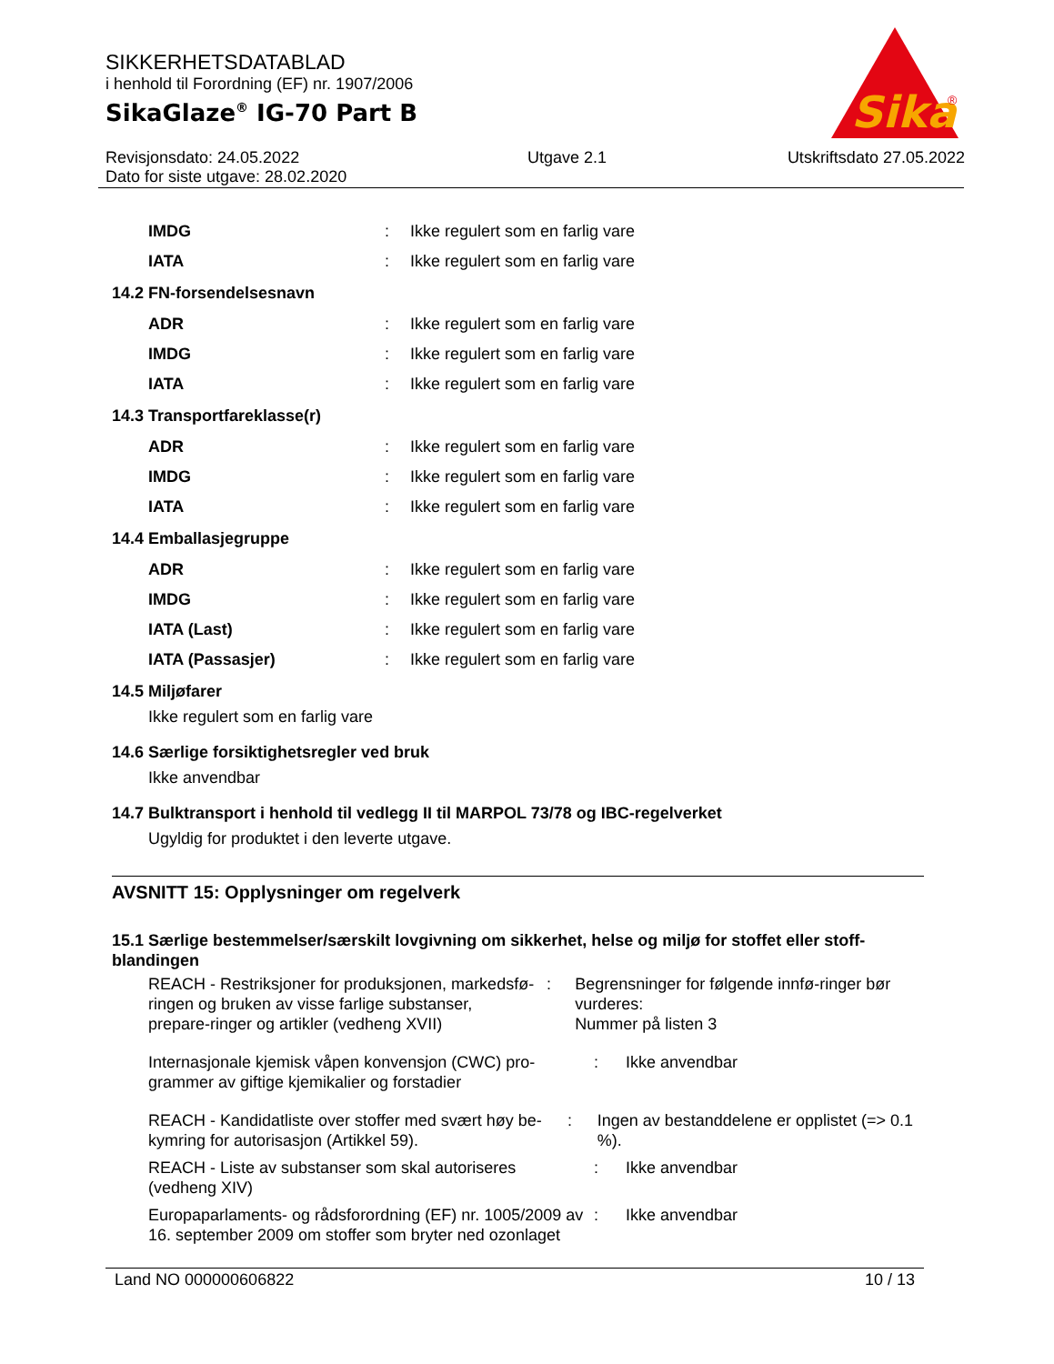SIKKERHETSDATABLAD
i henhold til Forordning (EF) nr. 1907/2006
SikaGlaze<sup>®</sup> IG-70 Part B
Revisjonsdato: 24.05.2022
Dato for siste utgave: 28.02.2020
Utgave 2.1 Utskriftsdato 27.05.2022
Sika
®
IMDG: Ikke regulert som en farlig vare
IATA: Ikke regulert som en farlig vare
14.2 FN-forsendelsesnavn
ADR: Ikke regulert som en farlig vare
IMDG: Ikke regulert som en farlig vare
IATA: Ikke regulert som en farlig vare
14.3 Transportfareklasse(r)
ADR: Ikke regulert som en farlig vare
IMDG: Ikke regulert som en farlig vare
IATA: Ikke regulert som en farlig vare
14.4 Emballasjegruppe
ADR: Ikke regulert som en farlig vare
IMDG: Ikke regulert som en farlig vare
IATA (Last): Ikke regulert som en farlig vare
IATA (Passasjer): Ikke regulert som en farlig vare
14.5 Miljøfarer
Ikke regulert som en farlig vare
14.6 Særlige forsiktighetsregler ved bruk
Ikke anvendbar
14.7 Bulktransport i henhold til vedlegg II til MARPOL 73/78 og IBC-regelverket
Ugyldig for produktet i den leverte utgave.
AVSNITT 15: Opplysninger om regelverk
15.1 Særlige bestemmelser/særskilt lovgivning om sikkerhet, helse og miljø for stoffet eller stoff-blandingen
REACH - Restriksjoner for produksjonen, markedsfø-ringen og bruken av visse farlige substanser, prepare-ringer og artikler (vedheng XVII): Begrensninger for følgende innfø-ringer bør vurderes:
Nummer på listen 3
Internasjonale kjemisk våpen konvensjon (CWC) pro-grammer av giftige kjemikalier og forstadier: Ikke anvendbar
REACH - Kandidatliste over stoffer med svært høy be-kymring for autorisasjon (Artikkel 59).: Ingen av bestanddelene er opplistet (=> 0.1 %).
REACH - Liste av substanser som skal autoriseres (vedheng XIV): Ikke anvendbar
Europaparlaments- og rådsforordning (EF) nr. 1005/2009 av 16. september 2009 om stoffer som bryter ned ozonlaget: Ikke anvendbar
Land NO 000000606822 10 / 13